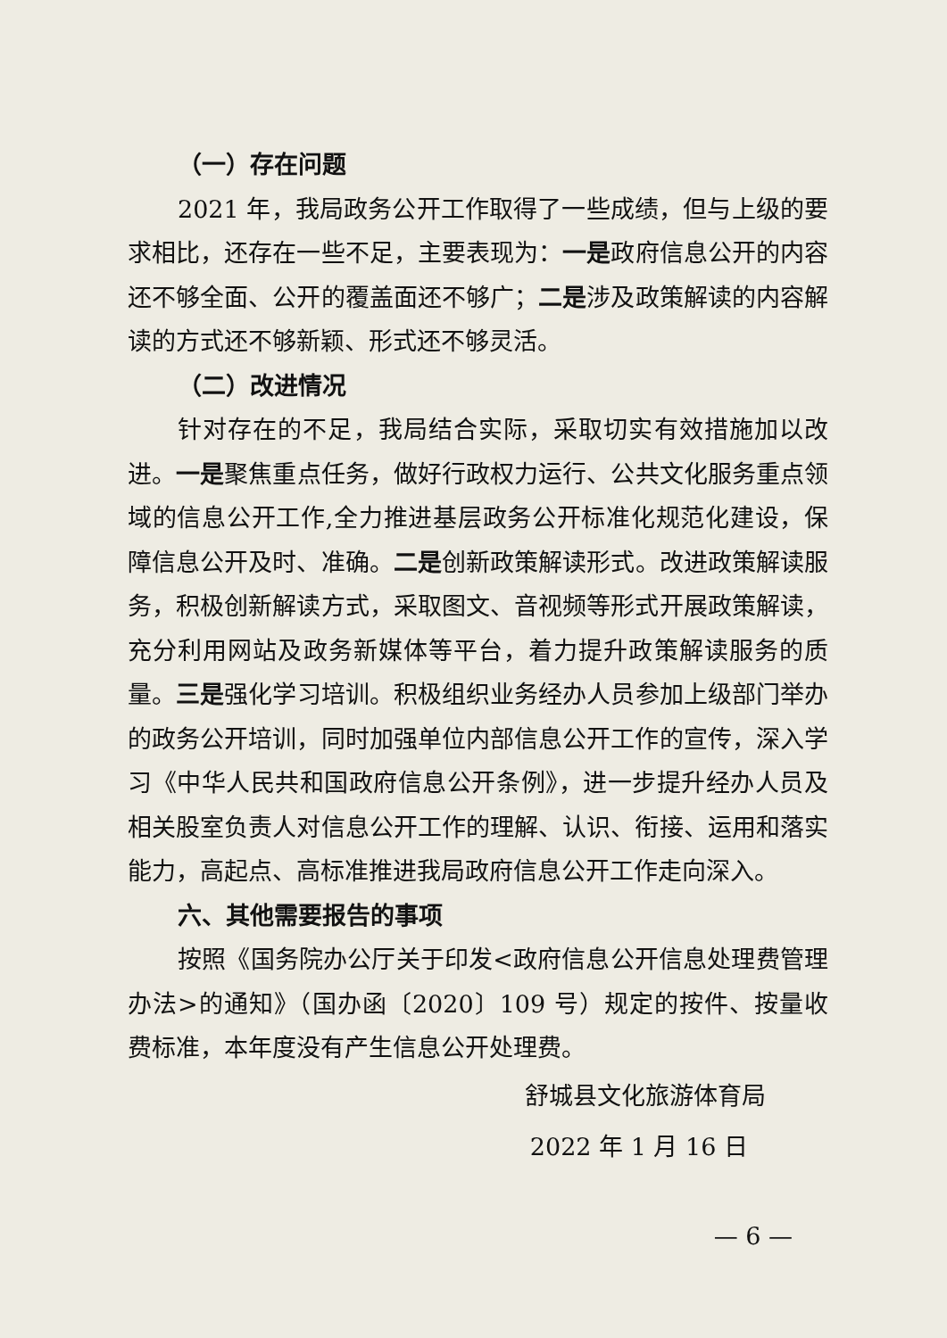（一）存在问题
2021 年，我局政务公开工作取得了一些成绩，但与上级的要求相比，还存在一些不足，主要表现为：一是政府信息公开的内容还不够全面、公开的覆盖面还不够广；二是涉及政策解读的内容解读的方式还不够新颖、形式还不够灵活。
（二）改进情况
针对存在的不足，我局结合实际，采取切实有效措施加以改进。一是聚焦重点任务，做好行政权力运行、公共文化服务重点领域的信息公开工作,全力推进基层政务公开标准化规范化建设，保障信息公开及时、准确。二是创新政策解读形式。改进政策解读服务，积极创新解读方式，采取图文、音视频等形式开展政策解读，充分利用网站及政务新媒体等平台，着力提升政策解读服务的质量。三是强化学习培训。积极组织业务经办人员参加上级部门举办的政务公开培训，同时加强单位内部信息公开工作的宣传，深入学习《中华人民共和国政府信息公开条例》，进一步提升经办人员及相关股室负责人对信息公开工作的理解、认识、衔接、运用和落实能力，高起点、高标准推进我局政府信息公开工作走向深入。
六、其他需要报告的事项
按照《国务院办公厅关于印发<政府信息公开信息处理费管理办法>的通知》（国办函〔2020〕109 号）规定的按件、按量收费标准，本年度没有产生信息公开处理费。
舒城县文化旅游体育局
2022 年 1 月 16 日
— 6 —